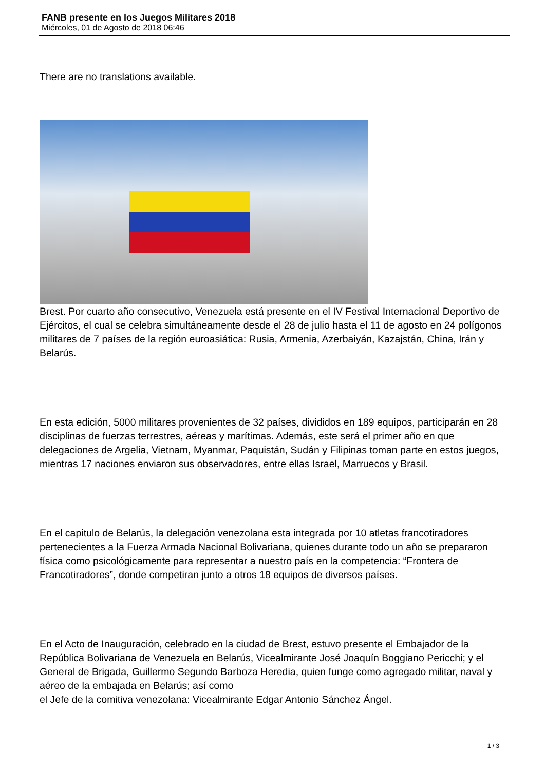FANB presente en los Juegos Militares 2018
Miércoles, 01 de Agosto de 2018 06:46
There are no translations available.
Brest. Por cuarto año consecutivo, Venezuela está presente en el IV Festival Internacional Deportivo de Ejércitos, el cual se celebra simultáneamente desde el 28 de julio hasta el 11 de agosto en 24 polígonos militares de 7 países de la región euroasiática: Rusia, Armenia, Azerbaiyán, Kazajstán, China, Irán y Belarús.
En esta edición, 5000 militares provenientes de 32 países, divididos en 189 equipos, participarán en 28 disciplinas de fuerzas terrestres, aéreas y marítimas. Además, este será el primer año en que delegaciones de Argelia, Vietnam, Myanmar, Paquistán, Sudán y Filipinas toman parte en estos juegos, mientras 17 naciones enviaron sus observadores, entre ellas Israel, Marruecos y Brasil.
En el capitulo de Belarús, la delegación venezolana esta integrada por 10 atletas francotiradores pertenecientes a la Fuerza Armada Nacional Bolivariana, quienes durante todo un año se prepararon física como psicológicamente para representar a nuestro país en la competencia: “Frontera de Francotiradores”, donde competiran junto a otros 18 equipos de diversos países.
En el Acto de Inauguración, celebrado en la ciudad de Brest, estuvo presente el Embajador de la República Bolivariana de Venezuela en Belarús, Vicealmirante José Joaquín Boggiano Pericchi; y el General de Brigada, Guillermo Segundo Barboza Heredia, quien funge como agregado militar, naval y aéreo de la embajada en Belarús; así como
el Jefe de la comitiva venezolana: Vicealmirante Edgar Antonio Sánchez Ángel.
1 / 3